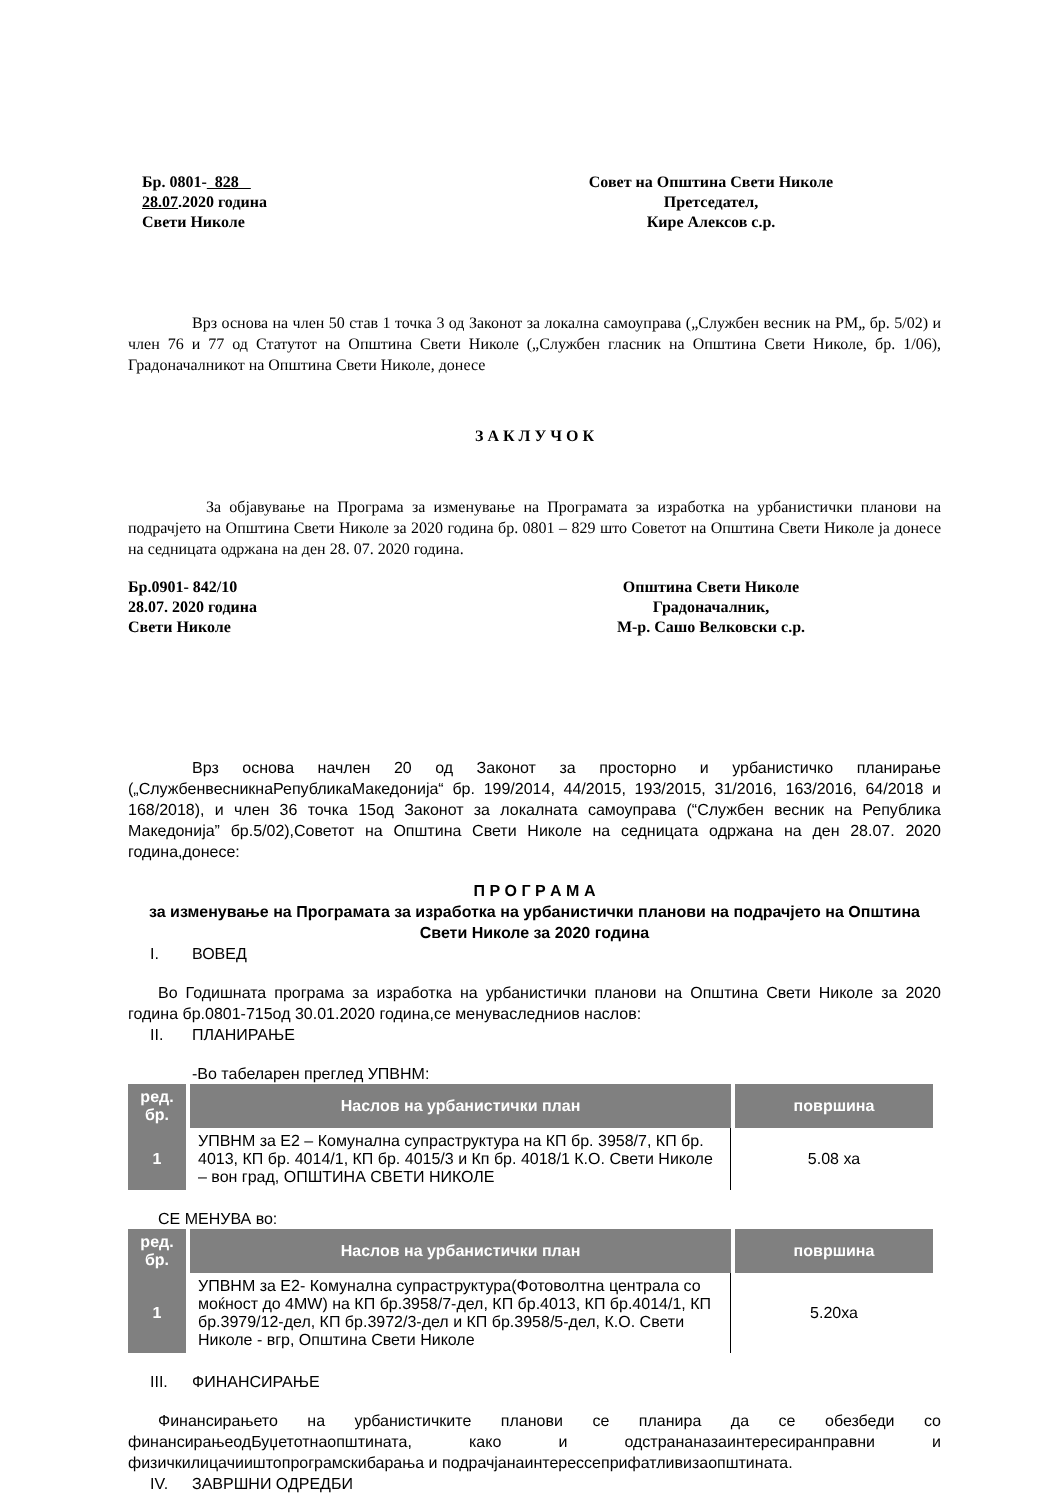Бр. 0801- 828
28.07.2020 година
Свети Николе
Совет на Општина Свети Николе
Претседател,
Кире Алексов с.р.
Врз основа на член 50 став 1 точка 3 од Законот за локална самоуправа („Службен весник на РМ„ бр. 5/02) и член 76 и 77 од Статутот на Општина Свети Николе („Службен гласник на Општина Свети Николе, бр. 1/06), Градоначалникот на Општина Свети Николе, донесе
З А К Л У Ч О К
За објавување на Програма за изменување на Програмата за изработка на урбанистички планови на подрачјето на Општина Свети Николе за 2020 година бр. 0801 – 829 што Советот на Општина Свети Николе ја донесе на седницата одржана на ден 28. 07. 2020 година.
Бр.0901- 842/10
28.07. 2020 година
Свети Николе
Општина Свети Николе
Градоначалник,
М-р. Сашо Велковски с.р.
Врз основа начлен 20 од Законот за просторно и урбанистичко планирање („СлужбенвесникнаРепубликаМакедонија“ бр. 199/2014, 44/2015, 193/2015, 31/2016, 163/2016, 64/2018 и 168/2018), и член 36 точка 15од Законот за локалната самоуправа (“Службен весник на Република Македонија” бр.5/02),Советот на Општина Свети Николе на седницата одржана на ден 28.07. 2020 година,донесе:
П Р О Г Р А М А
за изменување на Програмата за изработка на урбанистички планови на подрачјето на Општина Свети Николе за 2020 година
I. ВОВЕД
Во Годишната програма за изработка на урбанистички планови на Општина Свети Николе за 2020 година бр.0801-715од 30.01.2020 година,се менуваследниов наслов:
II. ПЛАНИРАЊЕ
-Во табеларен преглед УПВНМ:
| ред. бр. | Наслов на урбанистички план | површина |
| --- | --- | --- |
| 1 | УПВНМ за Е2 – Комунална супраструктура на КП бр. 3958/7, КП бр. 4013, КП бр. 4014/1, КП бр. 4015/3 и Кп бр. 4018/1 К.О. Свети Николе – вон град, ОПШТИНА СВЕТИ НИКОЛЕ | 5.08 ха |
СЕ МЕНУВА во:
| ред. бр. | Наслов на урбанистички план | површина |
| --- | --- | --- |
| 1 | УПВНМ за Е2- Комунална супраструктура(Фотоволтна централа со моќност до 4MW) на КП бр.3958/7-дел, КП бр.4013, КП бр.4014/1, КП бр.3979/12-дел, КП бр.3972/3-дел и КП бр.3958/5-дел, К.О. Свети Николе - вгр, Општина Свети Николе | 5.20ха |
III. ФИНАНСИРАЊЕ
Финансирањето на урбанистичките планови се планира да се обезбеди со финансирањеодБуџетотнаопштината, како и одстрананазаинтересиранправни и физичкилицачииштопрограмскибарања и подрачјанаинтерессеприфатливизаопштината.
IV. ЗАВРШНИ ОДРЕДБИ